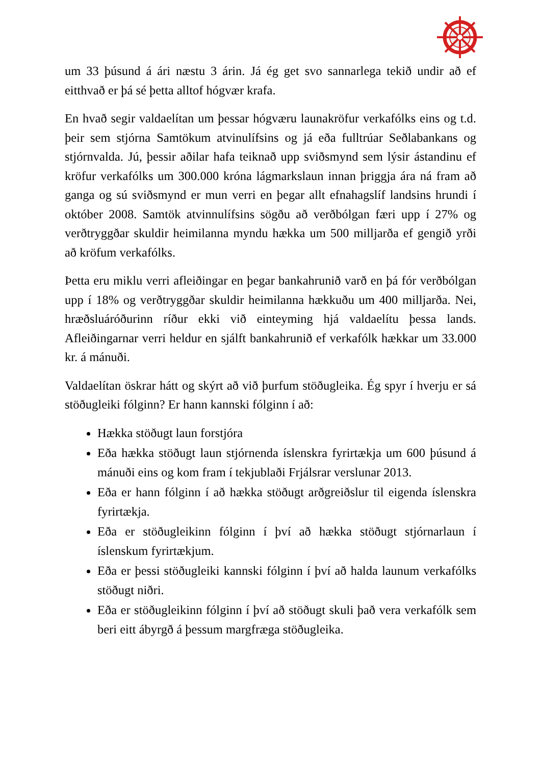um 33 þúsund á ári næstu 3 árin. Já ég get svo sannarlega tekið undir að ef eitthvað er þá sé þetta alltof hógvær krafa.
En hvað segir valdaelítan um þessar hógværu launakröfur verkafólks eins og t.d. þeir sem stjórna Samtökum atvinulífsins og já eða fulltrúar Seðlabankans og stjórnvalda. Jú, þessir aðilar hafa teiknað upp sviðsmynd sem lýsir ástandinu ef kröfur verkafólks um 300.000 króna lágmarkslaun innan þriggja ára ná fram að ganga og sú sviðsmynd er mun verri en þegar allt efnahagslíf landsins hrundi í október 2008. Samtök atvinnulífsins sögðu að verðbólgan færi upp í 27% og verðtryggðar skuldir heimilanna myndu hækka um 500 milljarða ef gengið yrði að kröfum verkafólks.
Þetta eru miklu verri afleiðingar en þegar bankahrunið varð en þá fór verðbólgan upp í 18% og verðtryggðar skuldir heimilanna hækkuðu um 400 milljarða. Nei, hræðsluáróðurinn ríður ekki við einteyming hjá valdaelítu þessa lands. Afleiðingarnar verri heldur en sjálft bankahrunið ef verkafólk hækkar um 33.000 kr. á mánuði.
Valdaelítan öskrar hátt og skýrt að við þurfum stöðugleika. Ég spyr í hverju er sá stöðugleiki fólginn? Er hann kannski fólginn í að:
Hækka stöðugt laun forstjóra
Eða hækka stöðugt laun stjórnenda íslenskra fyrirtækja um 600 þúsund á mánuði eins og kom fram í tekjublaði Frjálsrar verslunar 2013.
Eða er hann fólginn í að hækka stöðugt arðgreiðslur til eigenda íslenskra fyrirtækja.
Eða er stöðugleikinn fólginn í því að hækka stöðugt stjórnarlaun í íslenskum fyrirtækjum.
Eða er þessi stöðugleiki kannski fólginn í því að halda launum verkafólks stöðugt niðri.
Eða er stöðugleikinn fólginn í því að stöðugt skuli það vera verkafólk sem beri eitt ábyrgð á þessum margfræga stöðugleika.